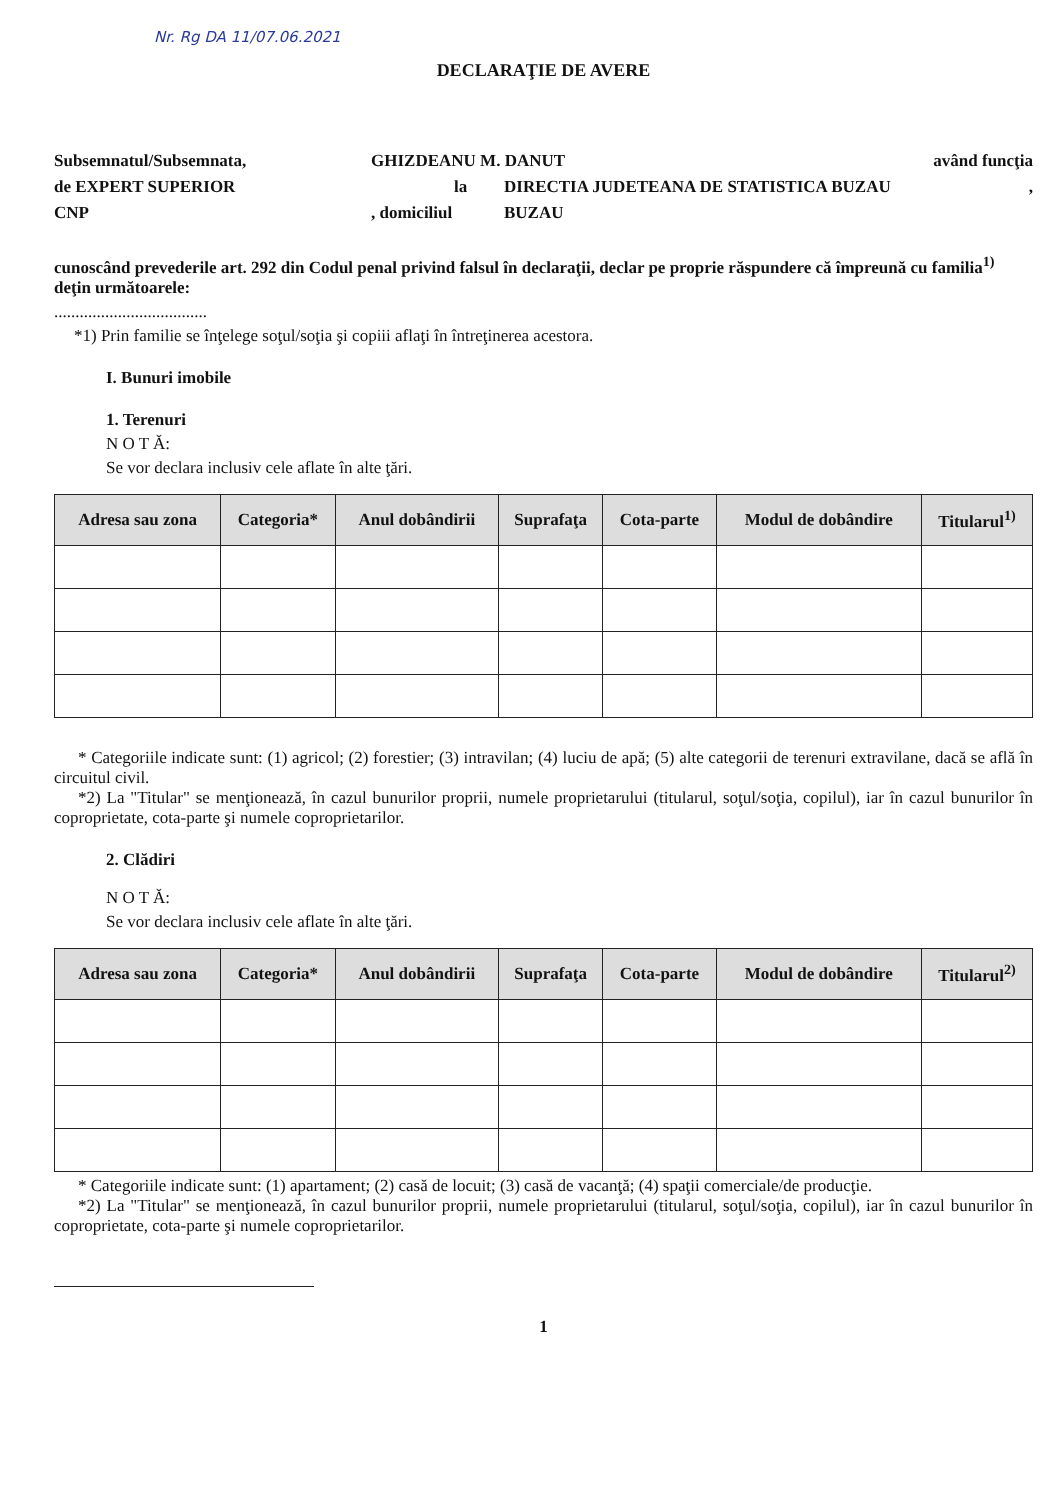Nr. Rg DA 11/07.06.2021
DECLARAŢIE DE AVERE
Subsemnatul/Subsemnata, GHIZDEANU M. DANUT având funcţia
de EXPERT SUPERIOR la DIRECTIA JUDETEANA DE STATISTICA BUZAU,
CNP, domiciliul BUZAU
cunoscând prevederile art. 292 din Codul penal privind falsul în declaraţii, declar pe proprie răspundere că împreună cu familia<sup>1)</sup> deţin următoarele:
....................................
*1) Prin familie se înţelege soţul/soţia şi copiii aflaţi în întreţinerea acestora.
I. Bunuri imobile
1. Terenuri
N O T Ă:
Se vor declara inclusiv cele aflate în alte ţări.
| Adresa sau zona | Categoria* | Anul dobândirii | Suprafaţa | Cota-parte | Modul de dobândire | Titularul<sup>1)</sup> |
| --- | --- | --- | --- | --- | --- | --- |
* Categoriile indicate sunt: (1) agricol; (2) forestier; (3) intravilan; (4) luciu de apă; (5) alte categorii de terenuri extravilane, dacă se află în circuitul civil.
*2) La "Titular" se menţionează, în cazul bunurilor proprii, numele proprietarului (titularul, soţul/soţia, copilul), iar în cazul bunurilor în coproprietate, cota-parte şi numele coproprietarilor.
2. Clădiri
N O T Ă:
Se vor declara inclusiv cele aflate în alte ţări.
| Adresa sau zona | Categoria* | Anul dobândirii | Suprafaţa | Cota-parte | Modul de dobândire | Titularul<sup>2)</sup> |
| --- | --- | --- | --- | --- | --- | --- |
* Categoriile indicate sunt: (1) apartament; (2) casă de locuit; (3) casă de vacanţă; (4) spaţii comerciale/de producţie.
*2) La "Titular" se menţionează, în cazul bunurilor proprii, numele proprietarului (titularul, soţul/soţia, copilul), iar în cazul bunurilor în coproprietate, cota-parte şi numele coproprietarilor.
1